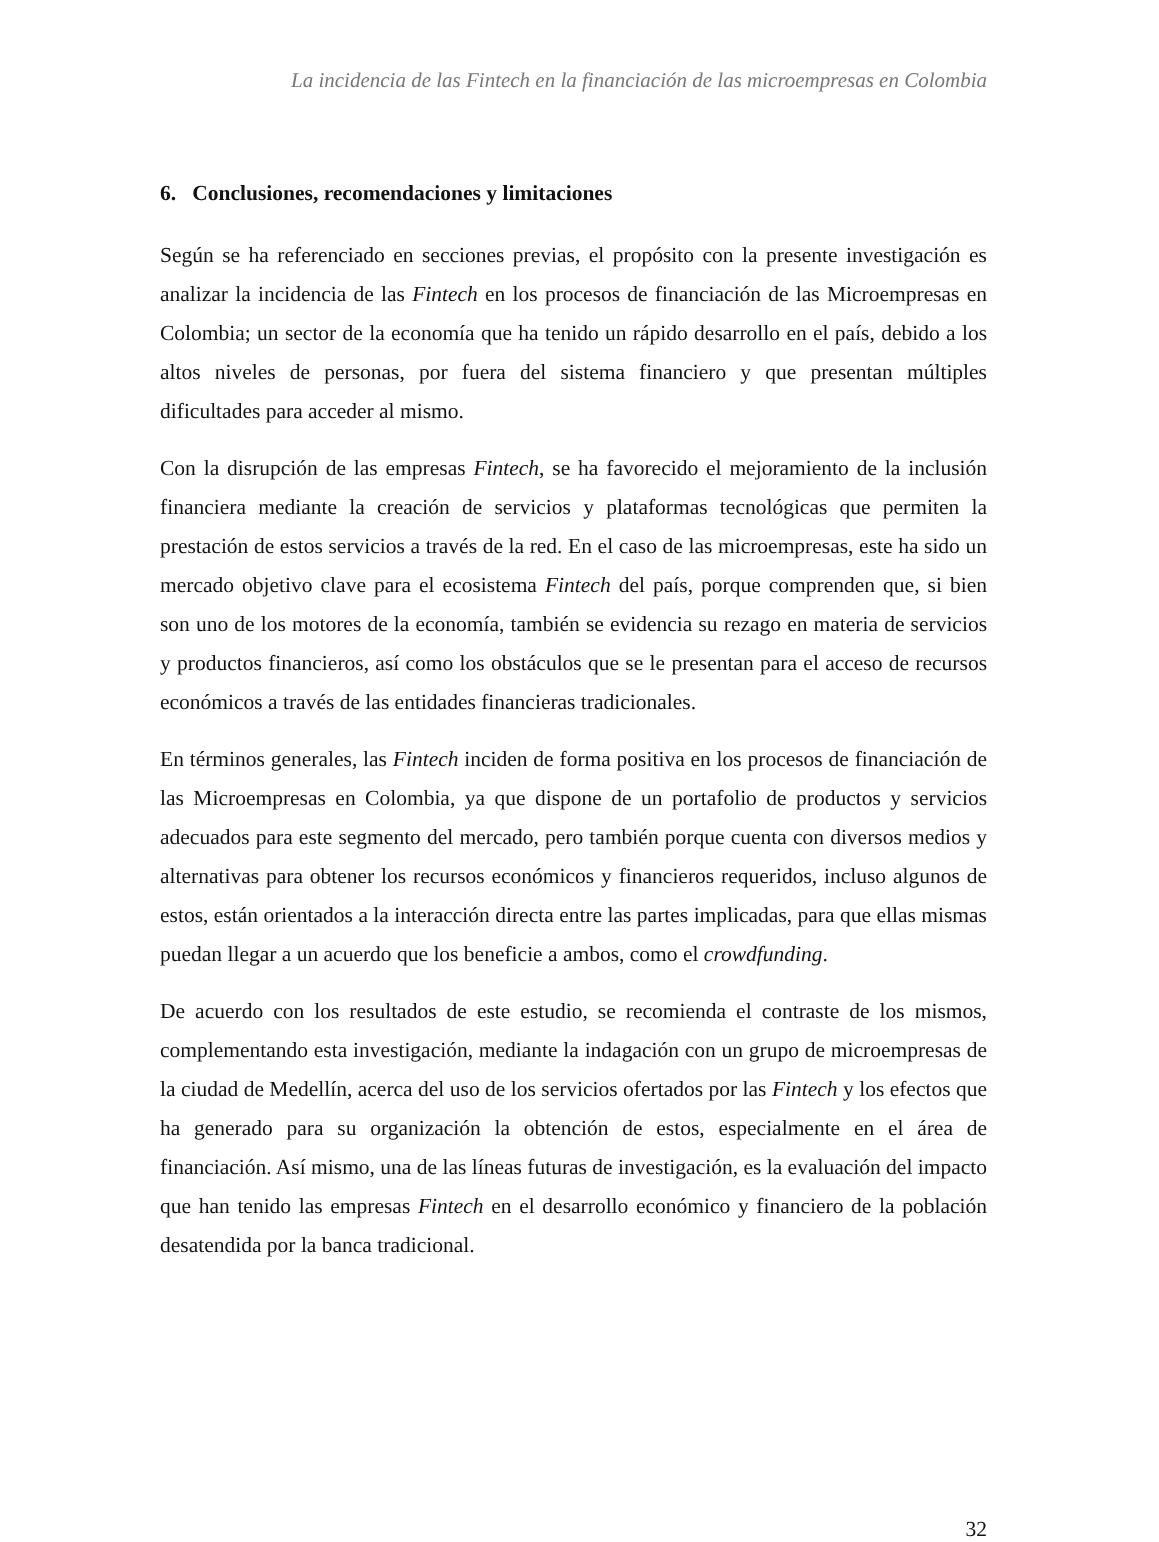La incidencia de las Fintech en la financiación de las microempresas en Colombia
6. Conclusiones, recomendaciones y limitaciones
Según se ha referenciado en secciones previas, el propósito con la presente investigación es analizar la incidencia de las Fintech en los procesos de financiación de las Microempresas en Colombia; un sector de la economía que ha tenido un rápido desarrollo en el país, debido a los altos niveles de personas, por fuera del sistema financiero y que presentan múltiples dificultades para acceder al mismo.
Con la disrupción de las empresas Fintech, se ha favorecido el mejoramiento de la inclusión financiera mediante la creación de servicios y plataformas tecnológicas que permiten la prestación de estos servicios a través de la red. En el caso de las microempresas, este ha sido un mercado objetivo clave para el ecosistema Fintech del país, porque comprenden que, si bien son uno de los motores de la economía, también se evidencia su rezago en materia de servicios y productos financieros, así como los obstáculos que se le presentan para el acceso de recursos económicos a través de las entidades financieras tradicionales.
En términos generales, las Fintech inciden de forma positiva en los procesos de financiación de las Microempresas en Colombia, ya que dispone de un portafolio de productos y servicios adecuados para este segmento del mercado, pero también porque cuenta con diversos medios y alternativas para obtener los recursos económicos y financieros requeridos, incluso algunos de estos, están orientados a la interacción directa entre las partes implicadas, para que ellas mismas puedan llegar a un acuerdo que los beneficie a ambos, como el crowdfunding.
De acuerdo con los resultados de este estudio, se recomienda el contraste de los mismos, complementando esta investigación, mediante la indagación con un grupo de microempresas de la ciudad de Medellín, acerca del uso de los servicios ofertados por las Fintech y los efectos que ha generado para su organización la obtención de estos, especialmente en el área de financiación. Así mismo, una de las líneas futuras de investigación, es la evaluación del impacto que han tenido las empresas Fintech en el desarrollo económico y financiero de la población desatendida por la banca tradicional.
32